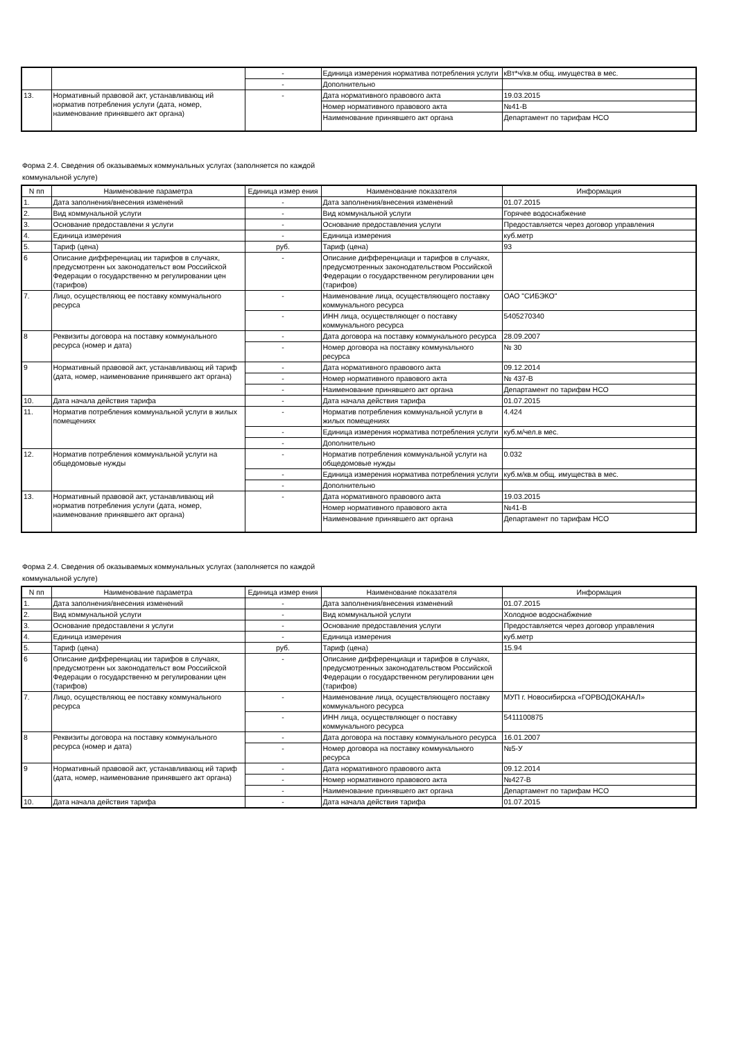| | | - | Единица измерения норматива потребления услуги | кВт*ч/кв.м общ. имущества в мес. |
| | | - | Дополнительно | |
| 13. | Нормативный правовой акт, устанавливающ ий норматив потребления услуги (дата, номер, наименование принявшего акт органа) | - | Дата нормативного правового акта | 19.03.2015 |
| | | | Номер нормативного правового акта | №41-В |
| | | | Наименование принявшего акт органа | Департамент по тарифам НСО |
Форма 2.4. Сведения об оказываемых коммунальных услугах (заполняется по каждой
коммунальной услуге)
| N пп | Наименование параметра | Единица измер ения | Наименование показателя | Информация |
| --- | --- | --- | --- | --- |
| 1. | Дата заполнения/внесения изменений | - | Дата заполнения/внесения изменений | 01.07.2015 |
| 2. | Вид коммунальной услуги | - | Вид коммунальной услуги | Горячее водоснабжение |
| 3. | Основание предоставлени я услуги | - | Основание предоставления услуги | Предоставляется через договор управления |
| 4. | Единица измерения | - | Единица измерения | куб.метр |
| 5. | Тариф (цена) | руб. | Тариф (цена) | 93 |
| 6 | Описание дифференциац ии тарифов в случаях, предусмотренн ых законодательст вом Российской Федерации о государственно м регулировании цен (тарифов) | - | Описание дифференциаци и тарифов в случаях, предусмотренных законодательством Российской Федерации о государственном регулировании цен (тарифов) | |
| 7. | Лицо, осуществляющ ее поставку коммунального ресурса | - | Наименование лица, осуществляющего поставку коммунального ресурса | ОАО "СИБЭКО" |
| | | - | ИНН лица, осуществляющег о поставку коммунального ресурса | 5405270340 |
| 8 | Реквизиты договора на поставку коммунального ресурса (номер и дата) | - | Дата договора на поставку коммунального ресурса | 28.09.2007 |
| | | - | Номер договора на поставку коммунального ресурса | № 30 |
| 9 | Нормативный правовой акт, устанавливающ ий тариф (дата, номер, наименование принявшего акт органа) | - | Дата нормативного правового акта | 09.12.2014 |
| | | - | Номер нормативного правового акта | № 437-В |
| | | - | Наименование принявшего акт органа | Департамент по тарифвм НСО |
| 10. | Дата начала действия тарифа | - | Дата начала действия тарифа | 01.07.2015 |
| 11. | Норматив потребления коммунальной услуги в жилых помещениях | - | Норматив потребления коммунальной услуги в жилых помещениях | 4.424 |
| | | - | Единица измерения норматива потребления услуги | куб.м/чел.в мес. |
| | | - | Дополнительно | |
| 12. | Норматив потребления коммунальной услуги на общедомовые нужды | - | Норматив потребления коммунальной услуги на общедомовые нужды | 0.032 |
| | | - | Единица измерения норматива потребления услуги | куб.м/кв.м общ. имущества в мес. |
| | | - | Дополнительно | |
| 13. | Нормативный правовой акт, устанавливающ ий норматив потребления услуги (дата, номер, наименование принявшего акт органа) | - | Дата нормативного правового акта | 19.03.2015 |
| | | | Номер нормативного правового акта | №41-В |
| | | | Наименование принявшего акт органа | Департамент по тарифам НСО |
Форма 2.4. Сведения об оказываемых коммунальных услугах (заполняется по каждой
коммунальной услуге)
| N пп | Наименование параметра | Единица измер ения | Наименование показателя | Информация |
| --- | --- | --- | --- | --- |
| 1. | Дата заполнения/внесения изменений | - | Дата заполнения/внесения изменений | 01.07.2015 |
| 2. | Вид коммунальной услуги | - | Вид коммунальной услуги | Холодное водоснабжение |
| 3. | Основание предоставлени я услуги | - | Основание предоставления услуги | Предоставляется через договор управления |
| 4. | Единица измерения | - | Единица измерения | куб.метр |
| 5. | Тариф (цена) | руб. | Тариф (цена) | 15.94 |
| 6 | Описание дифференциац ии тарифов в случаях, предусмотренн ых законодательст вом Российской Федерации о государственно м регулировании цен (тарифов) | - | Описание дифференциаци и тарифов в случаях, предусмотренных законодательством Российской Федерации о государственном регулировании цен (тарифов) | |
| 7. | Лицо, осуществляющ ее поставку коммунального ресурса | - | Наименование лица, осуществляющего поставку коммунального ресурса | МУП г. Новосибирска «ГОРВОДОКАНАЛ» |
| | | - | ИНН лица, осуществляющег о поставку коммунального ресурса | 5411100875 |
| 8 | Реквизиты договора на поставку коммунального ресурса (номер и дата) | - | Дата договора на поставку коммунального ресурса | 16.01.2007 |
| | | - | Номер договора на поставку коммунального ресурса | №5-У |
| 9 | Нормативный правовой акт, устанавливающ ий тариф (дата, номер, наименование принявшего акт органа) | - | Дата нормативного правового акта | 09.12.2014 |
| | | - | Номер нормативного правового акта | №427-В |
| | | - | Наименование принявшего акт органа | Департамент по тарифам НСО |
| 10. | Дата начала действия тарифа | - | Дата начала действия тарифа | 01.07.2015 |